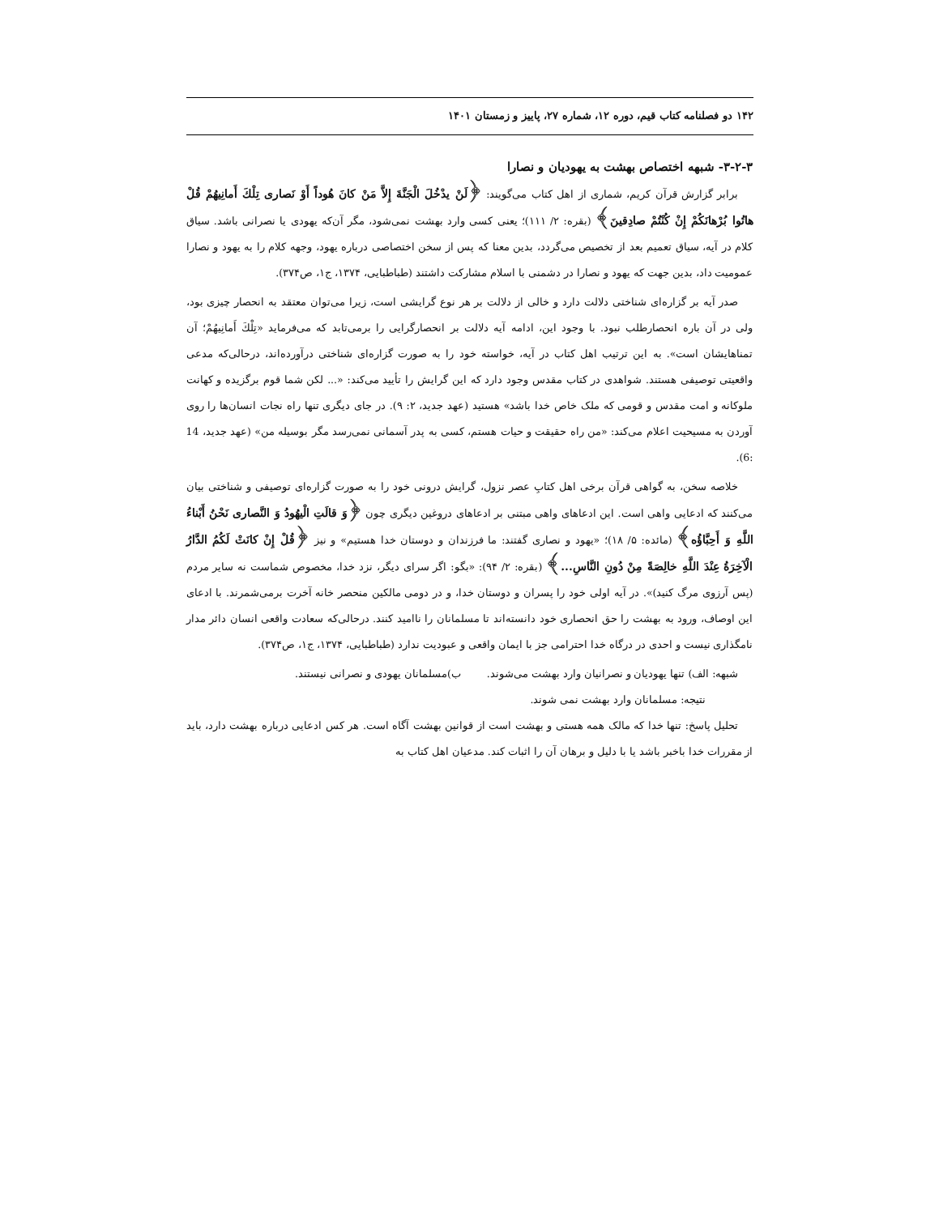۱۴۲ دو فصلنامه کتاب قیم، دوره ۱۲، شماره ۲۷، پاییز و زمستان ۱۴۰۱
۳-۲-۳- شبهه اختصاص بهشت به یهودیان و نصارا
برابر گزارش قرآن کریم، شماری از اهل کتاب می‌گویند: ﴿لَنْ یدْخُلَ الْجَنَّةَ إِلاَّ مَنْ كانَ هُوداً أَوْ نَصاری تِلْكَ أَمانِیهُمْ قُلْ هاتُوا بُرْهانَكُمْ إِنْ كُنْتُمْ صادِقینَ﴾ (بقره: ۲/ ۱۱۱)؛ یعنی کسی وارد بهشت نمی‌شود، مگر آن‌که یهودی یا نصرانی باشد. سیاق کلام در آیه، سیاق تعمیم بعد از تخصیص می‌گردد، بدین معنا که پس از سخن اختصاصی درباره یهود، وجهه کلام را به یهود و نصارا عمومیت داد، بدین جهت که یهود و نصارا در دشمنی با اسلام مشارکت داشتند (طباطبایی، ۱۳۷۴، ج۱، ص۳۷۴).
صدر آیه بر گزاره‌ای شناختی دلالت دارد و خالی از دلالت بر هر نوع گرایشی است، زیرا می‌توان معتقد به انحصار چیزی بود، ولی در آن باره انحصارطلب نبود. با وجود این، ادامه آیه دلالت بر انحصارگرایی را برمی‌تابد که می‌فرماید «تِلْكَ أَمانِیهُمْ؛ آن تمناهایشان است». به این ترتیب اهل کتاب در آیه، خواسته خود را به صورت گزاره‌ای شناختی درآورده‌اند، درحالی‌که مدعی واقعیتی توصیفی هستند. شواهدی در کتاب مقدس وجود دارد که این گرایش را تأیید می‌کند: «... لکن شما قوم برگزیده و کهانت ملوکانه و امت مقدس و قومی که ملک خاص خدا باشد» هستید (عهد جدید، ۲: ۹). در جای دیگری تنها راه نجات انسان‌ها را روی آوردن به مسیحیت اعلام می‌کند: «من راه حقیقت و حیات هستم، کسی به پدر آسمانی نمی‌رسد مگر بوسیله من» (عهد جدید، 14 :6).
خلاصه سخن، به گواهی قرآن برخی اهل کتابِ عصر نزول، گرایش درونی خود را به صورت گزاره‌ای توصیفی و شناختی بیان می‌کنند که ادعایی واهی است. این ادعاهای واهی مبتنی بر ادعاهای دروغین دیگری چون ﴿وَ قالَتِ الْیهُودُ وَ النَّصاری نَحْنُ أَبْناءُ اللَّهِ وَ أَحِبَّاؤُه﴾ (مائده: ۵/ ۱۸)؛ «یهود و نصاری گفتند: ما فرزندان و دوستان خدا هستیم» و نیز ﴿قُلْ إِنْ كانَتْ لَكُمُ الدَّارُ الْآخِرَةُ عِنْدَ اللَّهِ خالِصَةً مِنْ دُونِ النَّاسِ...﴾ (بقره: ۲/ ۹۴): «بگو: اگر سرای دیگر، نزد خدا، مخصوص شماست نه سایر مردم (پس آرزوی مرگ کنید)». در آیه اولی خود را پسران و دوستان خدا، و در دومی مالکین منحصر خانه آخرت برمی‌شمرند. با ادعای این اوصاف، ورود به بهشت را حق انحصاری خود دانسته‌اند تا مسلمانان را ناامید کنند. درحالی‌که سعادت واقعی انسان دائر مدار نامگذاری نیست و احدی در درگاه خدا احترامی جز با ایمان واقعی و عبودیت ندارد (طباطبایی، ۱۳۷۴، ج۱، ص۳۷۴).
شبهه: الف) تنها یهودیان و نصرانیان وارد بهشت می‌شوند. ب)مسلمانان یهودی و نصرانی نیستند.
نتیجه: مسلمانان وارد بهشت نمی شوند.
تحلیل پاسخ: تنها خدا که مالک همه هستی و بهشت است از قوانین بهشت آگاه است. هر کس ادعایی درباره بهشت دارد، باید از مقررات خدا باخبر باشد یا با دلیل و برهان آن را اثبات کند. مدعیان اهل کتاب به